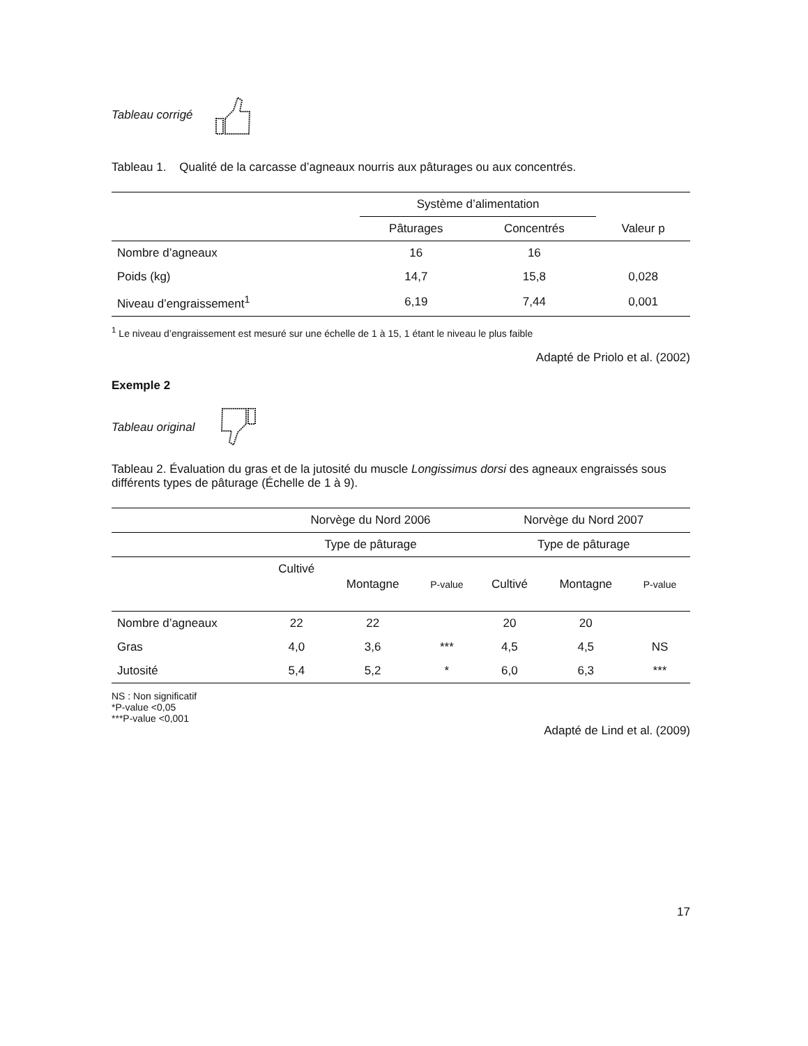Tableau corrigé
Tableau 1. Qualité de la carcasse d’agneaux nourris aux pâturages ou aux concentrés.
| | Système d’alimentation | | |
| --- | --- | --- | --- |
| | Pâturages | Concentrés | Valeur p |
| Nombre d’agneaux | 16 | 16 | |
| Poids (kg) | 14,7 | 15,8 | 0,028 |
| Niveau d’engraissement<sup>1</sup> | 6,19 | 7,44 | 0,001 |
<sup>1</sup> Le niveau d’engraissement est mesuré sur une échelle de 1 à 15, 1 étant le niveau le plus faible
Adapté de Priolo et al. (2002)
Exemple 2
Tableau original
Tableau 2. Évaluation du gras et de la jutosité du muscle Longissimus dorsi des agneaux engraissés sous différents types de pâturage (Échelle de 1 à 9).
| | Norvège du Nord 2006 | | | Norvège du Nord 2007 | | |
| --- | --- | --- | --- | --- | --- | --- |
| | Type de pâturage | | | Type de pâturage | | |
| | Cultivé | Montagne | P-value | Cultivé | Montagne | P-value |
| Nombre d’agneaux | 22 | 22 | | 20 | 20 | |
| Gras | 4,0 | 3,6 | *** | 4,5 | 4,5 | NS |
| Jutosité | 5,4 | 5,2 | * | 6,0 | 6,3 | *** |
NS : Non significatif
*P-value <0,05
***P-value <0,001
Adapté de Lind et al. (2009)
17